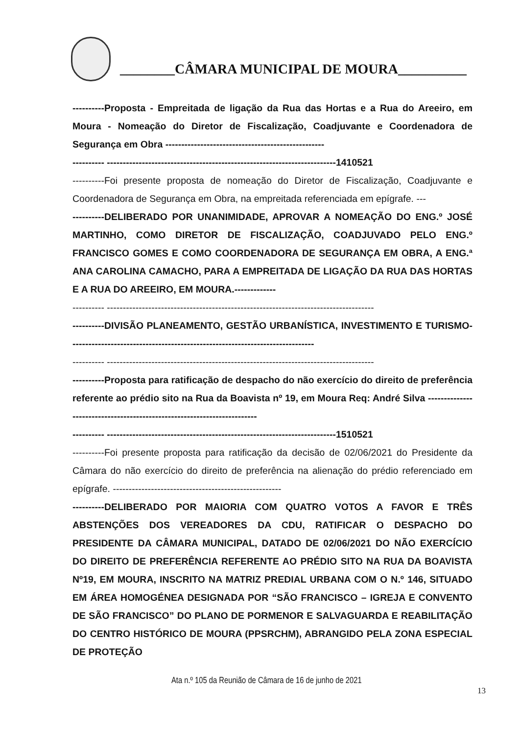________CÂMARA MUNICIPAL DE MOURA__________
----------Proposta - Empreitada de ligação da Rua das Hortas e a Rua do Areeiro, em Moura - Nomeação do Diretor de Fiscalização, Coadjuvante e Coordenadora de Segurança em Obra --------------------------------------------------
---------- ------------------------------------------------------------------------1410521
----------Foi presente proposta de nomeação do Diretor de Fiscalização, Coadjuvante e Coordenadora de Segurança em Obra, na empreitada referenciada em epígrafe. ---
----------DELIBERADO POR UNANIMIDADE, APROVAR A NOMEAÇÃO DO ENG.º JOSÉ MARTINHO, COMO DIRETOR DE FISCALIZAÇÃO, COADJUVADO PELO ENG.º FRANCISCO GOMES E COMO COORDENADORA DE SEGURANÇA EM OBRA, A ENG.ª ANA CAROLINA CAMACHO, PARA A EMPREITADA DE LIGAÇÃO DA RUA DAS HORTAS E A RUA DO AREEIRO, EM MOURA.-------------
---------- ------------------------------------------------------------------------------------
----------DIVISÃO PLANEAMENTO, GESTÃO URBANÍSTICA, INVESTIMENTO E TURISMO-----------------------------------------------------------------------------
---------- ------------------------------------------------------------------------------------
----------Proposta para ratificação de despacho do não exercício do direito de preferência referente ao prédio sito na Rua da Boavista nº 19, em Moura Req: André Silva ------------------------------------------------------------------------
---------- ------------------------------------------------------------------------1510521
----------Foi presente proposta para ratificação da decisão de 02/06/2021 do Presidente da Câmara do não exercício do direito de preferência na alienação do prédio referenciado em epígrafe. -----------------------------------------------------
----------DELIBERADO POR MAIORIA COM QUATRO VOTOS A FAVOR E TRÊS ABSTENÇÕES DOS VEREADORES DA CDU, RATIFICAR O DESPACHO DO PRESIDENTE DA CÂMARA MUNICIPAL, DATADO DE 02/06/2021 DO NÃO EXERCÍCIO DO DIREITO DE PREFERÊNCIA REFERENTE AO PRÉDIO SITO NA RUA DA BOAVISTA Nº19, EM MOURA, INSCRITO NA MATRIZ PREDIAL URBANA COM O N.º 146, SITUADO EM ÁREA HOMOGÉNEA DESIGNADA POR “SÃO FRANCISCO – IGREJA E CONVENTO DE SÃO FRANCISCO” DO PLANO DE PORMENOR E SALVAGUARDA E REABILITAÇÃO DO CENTRO HISTÓRICO DE MOURA (PPSRCHM), ABRANGIDO PELA ZONA ESPECIAL DE PROTEÇÃO
Ata n.º 105 da Reunião de Câmara de 16 de junho de 2021
13